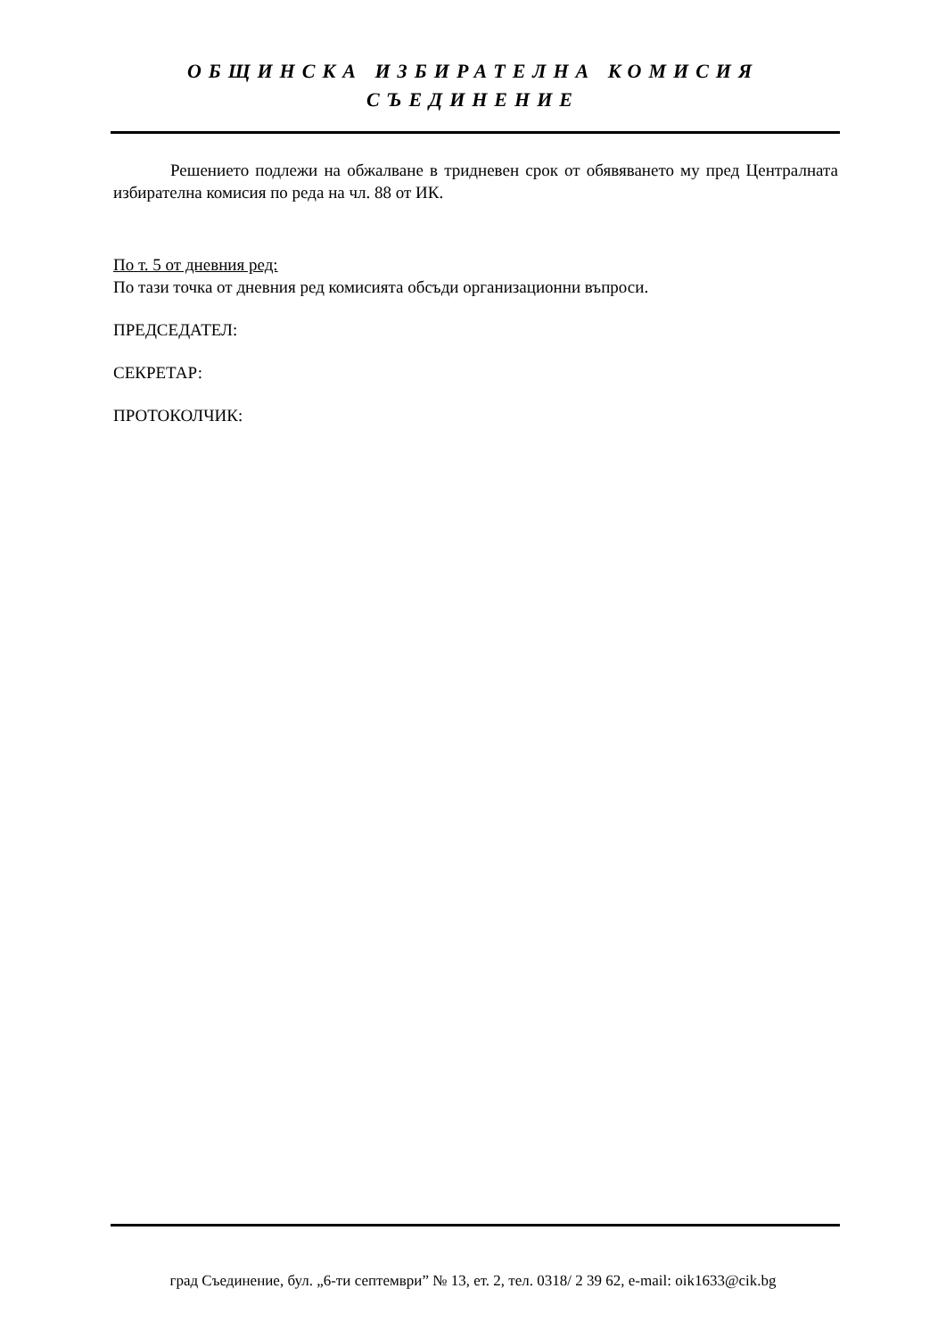ОБЩИНСКА ИЗБИРАТЕЛНА КОМИСИЯ
СЪЕДИНЕНИЕ
Решението подлежи на обжалване в тридневен срок от обявяването му пред Централната избирателна комисия по реда на чл. 88 от ИК.
По т. 5 от дневния ред:
По тази точка от дневния ред комисията обсъди организационни въпроси.
ПРЕДСЕДАТЕЛ:
СЕКРЕТАР:
ПРОТОКОЛЧИК:
град Съединение, бул. „6-ти септември” № 13, ет. 2, тел. 0318/ 2 39 62, e-mail: oik1633@cik.bg